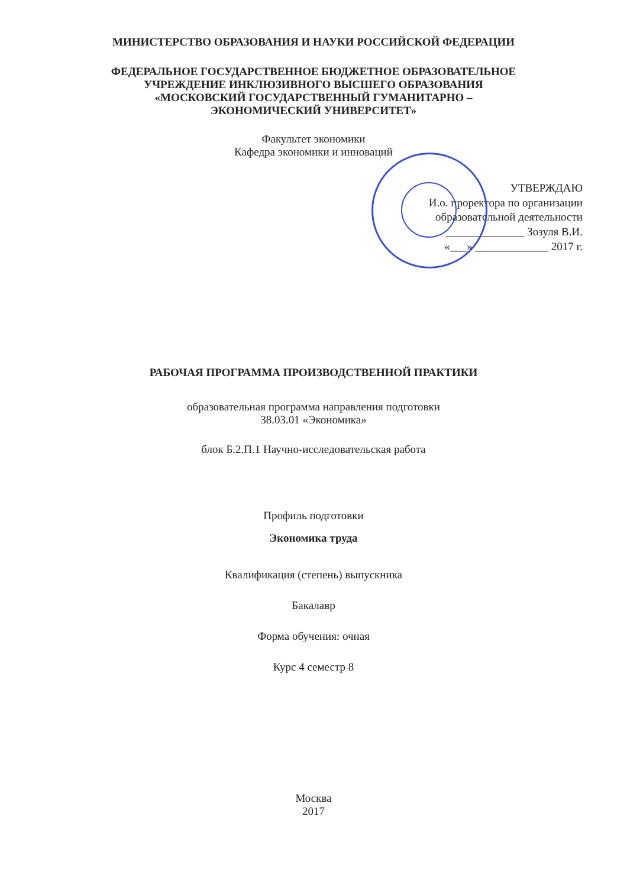МИНИСТЕРСТВО ОБРАЗОВАНИЯ И НАУКИ РОССИЙСКОЙ ФЕДЕРАЦИИ
ФЕДЕРАЛЬНОЕ ГОСУДАРСТВЕННОЕ БЮДЖЕТНОЕ ОБРАЗОВАТЕЛЬНОЕ
УЧРЕЖДЕНИЕ ИНКЛЮЗИВНОГО ВЫСШЕГО ОБРАЗОВАНИЯ
«МОСКОВСКИЙ ГОСУДАРСТВЕННЫЙ ГУМАНИТАРНО –
ЭКОНОМИЧЕСКИЙ УНИВЕРСИТЕТ»
Факультет экономики
Кафедра экономики и инноваций
УТВЕРЖДАЮ
И.о. проректора по организации
образовательной деятельности
______________ Зозуля В.И.
«___» _____________ 2017 г.
РАБОЧАЯ ПРОГРАММА ПРОИЗВОДСТВЕННОЙ ПРАКТИКИ
образовательная программа направления подготовки
38.03.01 «Экономика»
блок Б.2.П.1 Научно-исследовательская работа
Профиль подготовки
Экономика труда
Квалификация (степень) выпускника
Бакалавр
Форма обучения: очная
Курс 4 семестр 8
Москва
2017